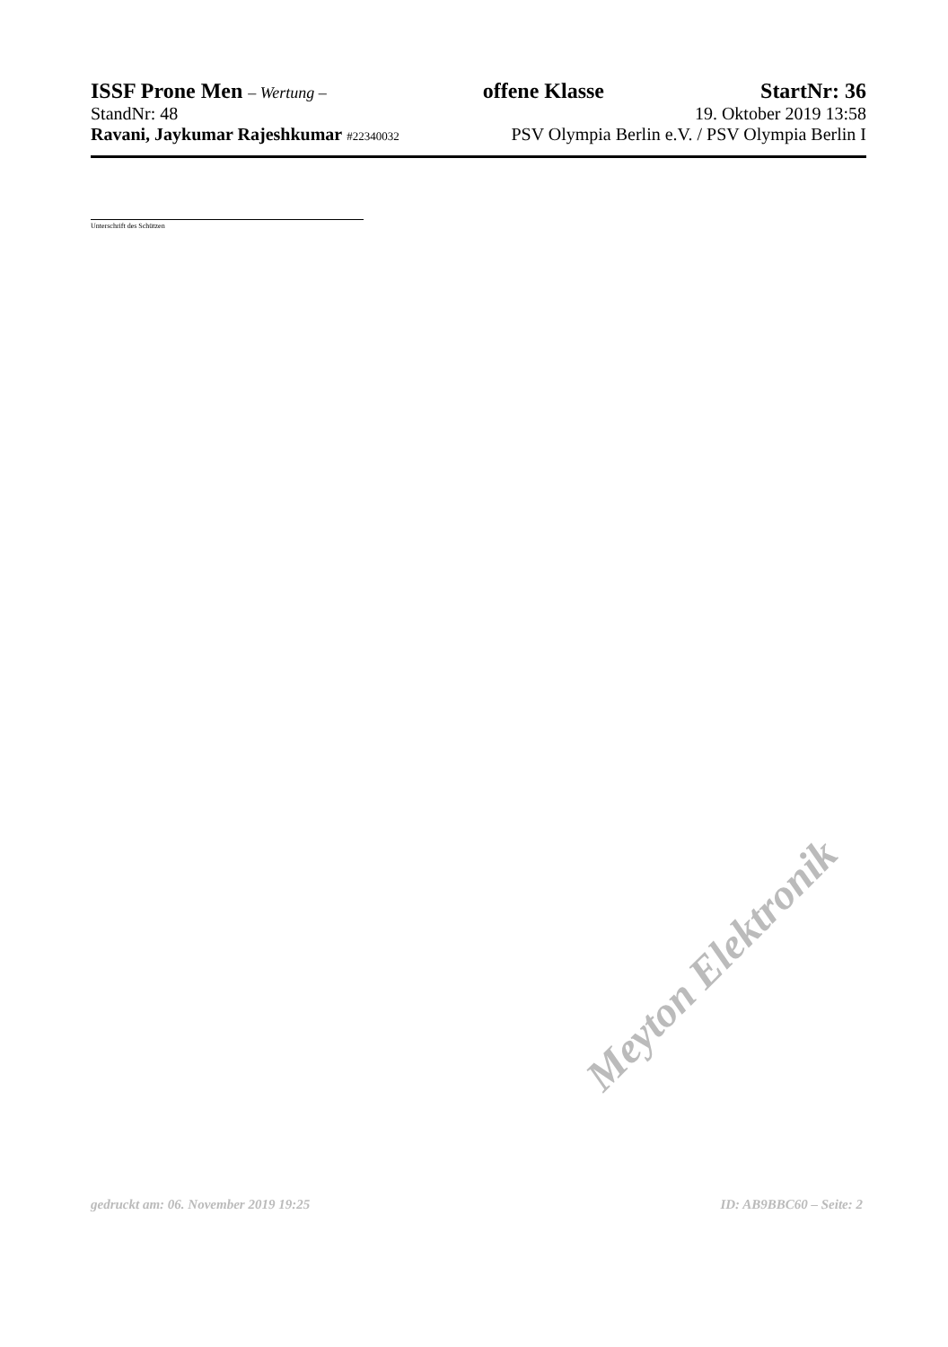ISSF Prone Men – Wertung – offene Klasse StartNr: 36
StandNr: 48 19. Oktober 2019 13:58
Ravani, Jaykumar Rajeshkumar #22340032 PSV Olympia Berlin e.V. / PSV Olympia Berlin I
Unterschrift des Schützen
Meyton Elektronik
gedruckt am: 06. November 2019 19:25 ID: AB9BBC60 – Seite: 2